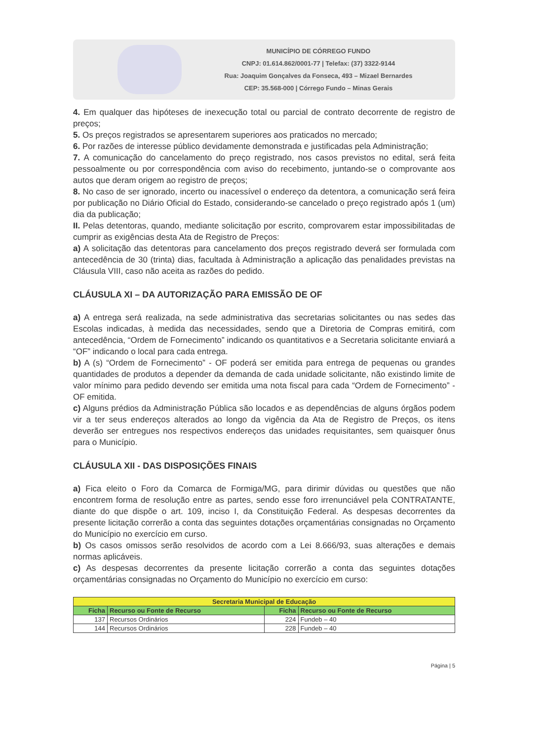MUNICÍPIO DE CÓRREGO FUNDO
CNPJ: 01.614.862/0001-77 | Telefax: (37) 3322-9144
Rua: Joaquim Gonçalves da Fonseca, 493 – Mizael Bernardes
CEP: 35.568-000 | Córrego Fundo – Minas Gerais
4. Em qualquer das hipóteses de inexecução total ou parcial de contrato decorrente de registro de preços;
5. Os preços registrados se apresentarem superiores aos praticados no mercado;
6. Por razões de interesse público devidamente demonstrada e justificadas pela Administração;
7. A comunicação do cancelamento do preço registrado, nos casos previstos no edital, será feita pessoalmente ou por correspondência com aviso do recebimento, juntando-se o comprovante aos autos que deram origem ao registro de preços;
8. No caso de ser ignorado, incerto ou inacessível o endereço da detentora, a comunicação será feira por publicação no Diário Oficial do Estado, considerando-se cancelado o preço registrado após 1 (um) dia da publicação;
II. Pelas detentoras, quando, mediante solicitação por escrito, comprovarem estar impossibilitadas de cumprir as exigências desta Ata de Registro de Preços:
a) A solicitação das detentoras para cancelamento dos preços registrado deverá ser formulada com antecedência de 30 (trinta) dias, facultada à Administração a aplicação das penalidades previstas na Cláusula VIII, caso não aceita as razões do pedido.
CLÁUSULA XI – DA AUTORIZAÇÃO PARA EMISSÃO DE OF
a) A entrega será realizada, na sede administrativa das secretarias solicitantes ou nas sedes das Escolas indicadas, à medida das necessidades, sendo que a Diretoria de Compras emitirá, com antecedência, “Ordem de Fornecimento” indicando os quantitativos e a Secretaria solicitante enviará a “OF” indicando o local para cada entrega.
b) A (s) “Ordem de Fornecimento” - OF poderá ser emitida para entrega de pequenas ou grandes quantidades de produtos a depender da demanda de cada unidade solicitante, não existindo limite de valor mínimo para pedido devendo ser emitida uma nota fiscal para cada “Ordem de Fornecimento” - OF emitida.
c) Alguns prédios da Administração Pública são locados e as dependências de alguns órgãos podem vir a ter seus endereços alterados ao longo da vigência da Ata de Registro de Preços, os itens deverão ser entregues nos respectivos endereços das unidades requisitantes, sem quaisquer ônus para o Município.
CLÁUSULA XII - DAS DISPOSIÇÕES FINAIS
a) Fica eleito o Foro da Comarca de Formiga/MG, para dirimir dúvidas ou questões que não encontrem forma de resolução entre as partes, sendo esse foro irrenunciável pela CONTRATANTE, diante do que dispõe o art. 109, inciso I, da Constituição Federal. As despesas decorrentes da presente licitação correrão a conta das seguintes dotações orçamentárias consignadas no Orçamento do Município no exercício em curso.
b) Os casos omissos serão resolvidos de acordo com a Lei 8.666/93, suas alterações e demais normas aplicáveis.
c) As despesas decorrentes da presente licitação correrão a conta das seguintes dotações orçamentárias consignadas no Orçamento do Município no exercício em curso:
| Secretaria Municipal de Educação | | | |
| Ficha | Recurso ou Fonte de Recurso | Ficha | Recurso ou Fonte de Recurso |
| 137 | Recursos Ordinários | 224 | Fundeb – 40 |
| 144 | Recursos Ordinários | 228 | Fundeb – 40 |
Página | 5